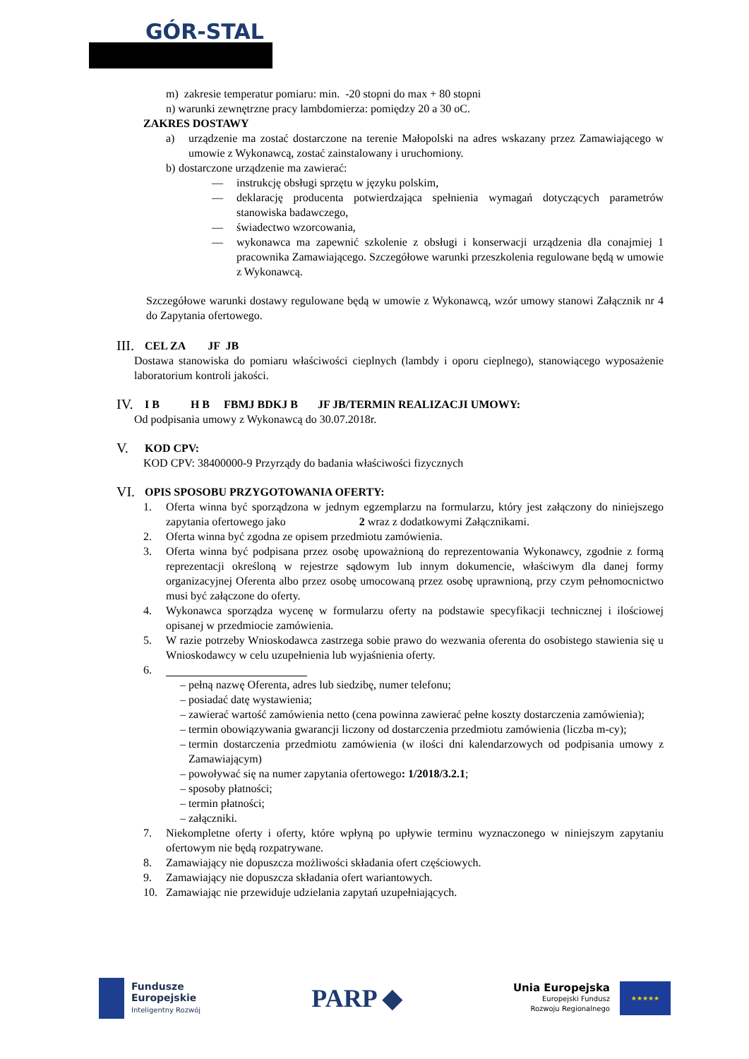GÓR-STAL
m) zakresie temperatur pomiaru: min. -20 stopni do max + 80 stopni
n) warunki zewnętrzne pracy lambdomierza: pomiędzy 20 a 30 oC.
ZAKRES DOSTAWY
a) urządzenie ma zostać dostarczone na terenie Małopolski na adres wskazany przez Zamawiającego w umowie z Wykonawcą, zostać zainstalowany i uruchomiony.
b)
dostarczone urządzenie ma zawierać:
— instrukcję obsługi sprzętu w języku polskim,
— deklarację producenta potwierdzająca spełnienia wymagań dotyczących parametrów stanowiska badawczego,
— świadectwo wzorcowania,
— wykonawca ma zapewnić szkolenie z obsługi i konserwacji urządzenia dla conajmiej 1 pracownika Zamawiającego. Szczegółowe warunki przeszkolenia regulowane będą w umowie z Wykonawcą.
Szczegółowe warunki dostawy regulowane będą w umowie z Wykonawcą, wzór umowy stanowi Załącznik nr 4 do Zapytania ofertowego.
III. CEL ZA JF JB
Dostawa stanowiska do pomiaru właściwości cieplnych (lambdy i oporu cieplnego), stanowiącego wyposażenie laboratorium kontroli jakości.
IV. I B H B FBMJ BDKJ B JF JB/TERMIN REALIZACJI UMOWY:
Od podpisania umowy z Wykonawcą do 30.07.2018r.
V. KOD CPV:
KOD CPV: 38400000-9 Przyrządy do badania właściwości fizycznych
VI. OPIS SPOSOBU PRZYGOTOWANIA OFERTY:
1. Oferta winna być sporządzona w jednym egzemplarzu na formularzu, który jest załączony do niniejszego zapytania ofertowego jako 2 wraz z dodatkowymi Załącznikami.
2. Oferta winna być zgodna ze opisem przedmiotu zamówienia.
3. Oferta winna być podpisana przez osobę upoważnioną do reprezentowania Wykonawcy, zgodnie z formą reprezentacji określoną w rejestrze sądowym lub innym dokumencie, właściwym dla danej formy organizacyjnej Oferenta albo przez osobę umocowaną przez osobę uprawnioną, przy czym pełnomocnictwo musi być załączone do oferty.
4. Wykonawca sporządza wycenę w formularzu oferty na podstawie specyfikacji technicznej i ilościowej opisanej w przedmiocie zamówienia.
5. W razie potrzeby Wnioskodawca zastrzega sobie prawo do wezwania oferenta do osobistego stawienia się u Wnioskodawcy w celu uzupełnienia lub wyjaśnienia oferty.
6.
– pełną nazwę Oferenta, adres lub siedzibę, numer telefonu;
– posiadać datę wystawienia;
– zawierać wartość zamówienia netto (cena powinna zawierać pełne koszty dostarczenia zamówienia);
– termin obowiązywania gwarancji liczony od dostarczenia przedmiotu zamówienia (liczba m-cy);
– termin dostarczenia przedmiotu zamówienia (w ilości dni kalendarzowych od podpisania umowy z Zamawiającym)
– powoływać się na numer zapytania ofertowego: 1/2018/3.2.1;
– sposoby płatności;
– termin płatności;
– załączniki.
7. Niekompletne oferty i oferty, które wpłyną po upływie terminu wyznaczonego w niniejszym zapytaniu ofertowym nie będą rozpatrywane.
8. Zamawiający nie dopuszcza możliwości składania ofert częściowych.
9. Zamawiający nie dopuszcza składania ofert wariantowych.
10. Zamawiając nie przewiduje udzielania zapytań uzupełniających.
Fundusze
Europejskie
Inteligentny Rozwój
PARP ◆
Unia Europejska
Europejski Fundusz
Rozwoju Regionalnego
★★★★★